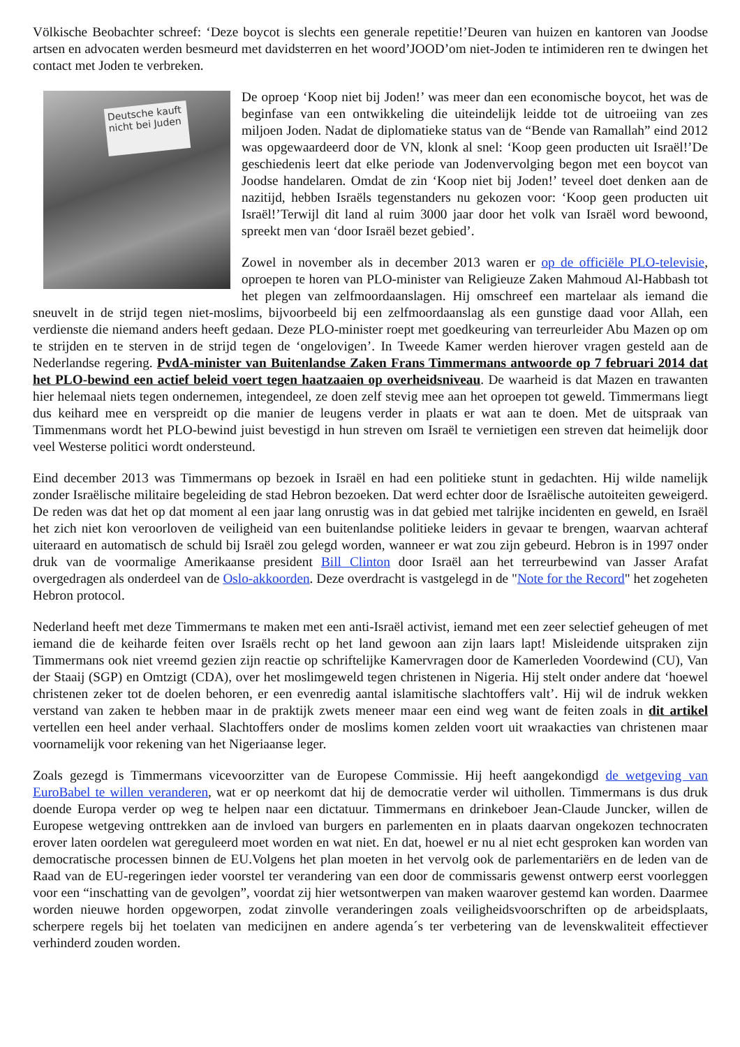Völkische Beobachter schreef: ‘Deze boycot is slechts een generale repetitie!’Deuren van huizen en kantoren van Joodse artsen en advocaten werden besmeurd met davidsterren en het woord’JOOD’om niet-Joden te intimideren ren te dwingen het contact met Joden te verbreken.
Deutsche kauft nicht bei Juden
De oproep ‘Koop niet bij Joden!’ was meer dan een economische boycot, het was de beginfase van een ontwikkeling die uiteindelijk leidde tot de uitroeiing van zes miljoen Joden. Nadat de diplomatieke status van de “Bende van Ramallah” eind 2012 was opgewaardeerd door de VN, klonk al snel: ‘Koop geen producten uit Israël!’De geschiedenis leert dat elke periode van Jodenvervolging begon met een boycot van Joodse handelaren. Omdat de zin ‘Koop niet bij Joden!’ teveel doet denken aan de nazitijd, hebben Israëls tegenstanders nu gekozen voor: ‘Koop geen producten uit Israël!’Terwijl dit land al ruim 3000 jaar door het volk van Israël word bewoond, spreekt men van ‘door Israël bezet gebied’.
Zowel in november als in december 2013 waren er op de officiële PLO-televisie, oproepen te horen van PLO-minister van Religieuze Zaken Mahmoud Al-Habbash tot het plegen van zelfmoordaanslagen. Hij omschreef een martelaar als iemand die sneuvelt in de strijd tegen niet-moslims, bijvoorbeeld bij een zelfmoordaanslag als een gunstige daad voor Allah, een verdienste die niemand anders heeft gedaan. Deze PLO-minister roept met goedkeuring van terreurleider Abu Mazen op om te strijden en te sterven in de strijd tegen de ‘ongelovigen’. In Tweede Kamer werden hierover vragen gesteld aan de Nederlandse regering. PvdA-minister van Buitenlandse Zaken Frans Timmermans antwoorde op 7 februari 2014 dat het PLO-bewind een actief beleid voert tegen haatzaaien op overheidsniveau. De waarheid is dat Mazen en trawanten hier helemaal niets tegen ondernemen, integendeel, ze doen zelf stevig mee aan het oproepen tot geweld. Timmermans liegt dus keihard mee en verspreidt op die manier de leugens verder in plaats er wat aan te doen. Met de uitspraak van Timmenmans wordt het PLO-bewind juist bevestigd in hun streven om Israël te vernietigen een streven dat heimelijk door veel Westerse politici wordt ondersteund.
Eind december 2013 was Timmermans op bezoek in Israël en had een politieke stunt in gedachten. Hij wilde namelijk zonder Israëlische militaire begeleiding de stad Hebron bezoeken. Dat werd echter door de Israëlische autoiteiten geweigerd. De reden was dat het op dat moment al een jaar lang onrustig was in dat gebied met talrijke incidenten en geweld, en Israël het zich niet kon veroorloven de veiligheid van een buitenlandse politieke leiders in gevaar te brengen, waarvan achteraf uiteraard en automatisch de schuld bij Israël zou gelegd worden, wanneer er wat zou zijn gebeurd. Hebron is in 1997 onder druk van de voormalige Amerikaanse president Bill Clinton door Israël aan het terreurbewind van Jasser Arafat overgedragen als onderdeel van de Oslo-akkoorden. Deze overdracht is vastgelegd in de "Note for the Record" het zogeheten Hebron protocol.
Nederland heeft met deze Timmermans te maken met een anti-Israël activist, iemand met een zeer selectief geheugen of met iemand die de keiharde feiten over Israëls recht op het land gewoon aan zijn laars lapt! Misleidende uitspraken zijn Timmermans ook niet vreemd gezien zijn reactie op schriftelijke Kamervragen door de Kamerleden Voordewind (CU), Van der Staaij (SGP) en Omtzigt (CDA), over het moslimgeweld tegen christenen in Nigeria. Hij stelt onder andere dat ‘hoewel christenen zeker tot de doelen behoren, er een evenredig aantal islamitische slachtoffers valt’. Hij wil de indruk wekken verstand van zaken te hebben maar in de praktijk zwets meneer maar een eind weg want de feiten zoals in dit artikel vertellen een heel ander verhaal. Slachtoffers onder de moslims komen zelden voort uit wraakacties van christenen maar voornamelijk voor rekening van het Nigeriaanse leger.
Zoals gezegd is Timmermans vicevoorzitter van de Europese Commissie. Hij heeft aangekondigd de wetgeving van EuroBabel te willen veranderen, wat er op neerkomt dat hij de democratie verder wil uithollen. Timmermans is dus druk doende Europa verder op weg te helpen naar een dictatuur. Timmermans en drinkeboer Jean-Claude Juncker, willen de Europese wetgeving onttrekken aan de invloed van burgers en parlementen en in plaats daarvan ongekozen technocraten erover laten oordelen wat gereguleerd moet worden en wat niet. En dat, hoewel er nu al niet echt gesproken kan worden van democratische processen binnen de EU.Volgens het plan moeten in het vervolg ook de parlementariërs en de leden van de Raad van de EU-regeringen ieder voorstel ter verandering van een door de commissaris gewenst ontwerp eerst voorleggen voor een “inschatting van de gevolgen”, voordat zij hier wetsontwerpen van maken waarover gestemd kan worden. Daarmee worden nieuwe horden opgeworpen, zodat zinvolle veranderingen zoals veiligheidsvoorschriften op de arbeidsplaats, scherpere regels bij het toelaten van medicijnen en andere agenda´s ter verbetering van de levenskwaliteit effectiever verhinderd zouden worden.